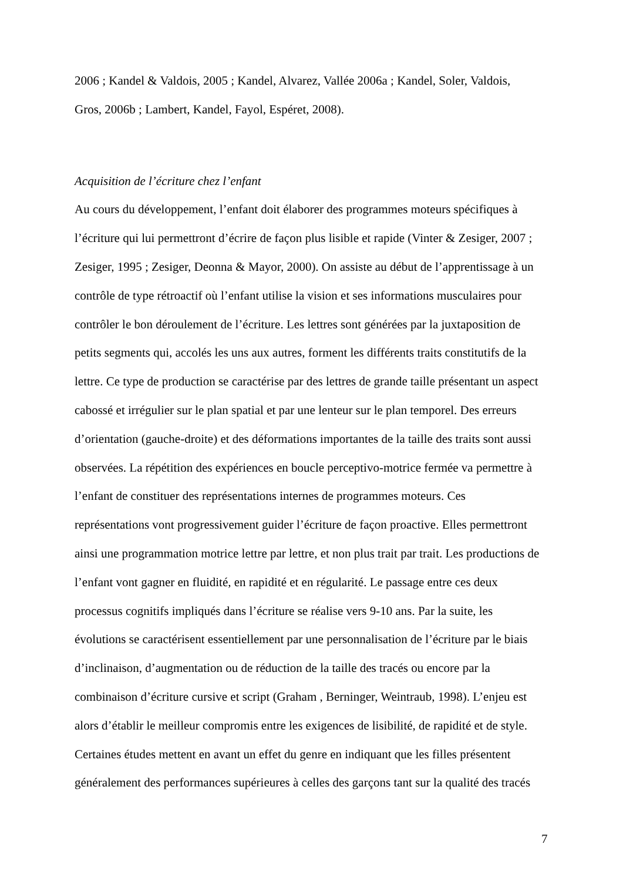2006 ; Kandel & Valdois, 2005 ; Kandel, Alvarez, Vallée 2006a ; Kandel, Soler, Valdois,
Gros, 2006b ; Lambert, Kandel, Fayol, Espéret, 2008).
Acquisition de l’écriture chez l’enfant
Au cours du développement, l’enfant doit élaborer des programmes moteurs spécifiques à
l’écriture qui lui permettront d’écrire de façon plus lisible et rapide (Vinter & Zesiger, 2007 ;
Zesiger, 1995 ; Zesiger, Deonna & Mayor, 2000). On assiste au début de l’apprentissage à un
contrôle de type rétroactif où l’enfant utilise la vision et ses informations musculaires pour
contrôler le bon déroulement de l’écriture. Les lettres sont générées par la juxtaposition de
petits segments qui, accolés les uns aux autres, forment les différents traits constitutifs de la
lettre. Ce type de production se caractérise par des lettres de grande taille présentant un aspect
cabossé et irrégulier sur le plan spatial et par une lenteur sur le plan temporel. Des erreurs
d’orientation (gauche-droite) et des déformations importantes de la taille des traits sont aussi
observées. La répétition des expériences en boucle perceptivo-motrice fermée va permettre à
l’enfant de constituer des représentations internes de programmes moteurs. Ces
représentations vont progressivement guider l’écriture de façon proactive. Elles permettront
ainsi une programmation motrice lettre par lettre, et non plus trait par trait. Les productions de
l’enfant vont gagner en fluidité, en rapidité et en régularité. Le passage entre ces deux
processus cognitifs impliqués dans l’écriture se réalise vers 9-10 ans. Par la suite, les
évolutions se caractérisent essentiellement par une personnalisation de l’écriture par le biais
d’inclinaison, d’augmentation ou de réduction de la taille des tracés ou encore par la
combinaison d’écriture cursive et script (Graham , Berninger, Weintraub, 1998). L’enjeu est
alors d’établir le meilleur compromis entre les exigences de lisibilité, de rapidité et de style.
Certaines études mettent en avant un effet du genre en indiquant que les filles présentent
généralement des performances supérieures à celles des garçons tant sur la qualité des tracés
7